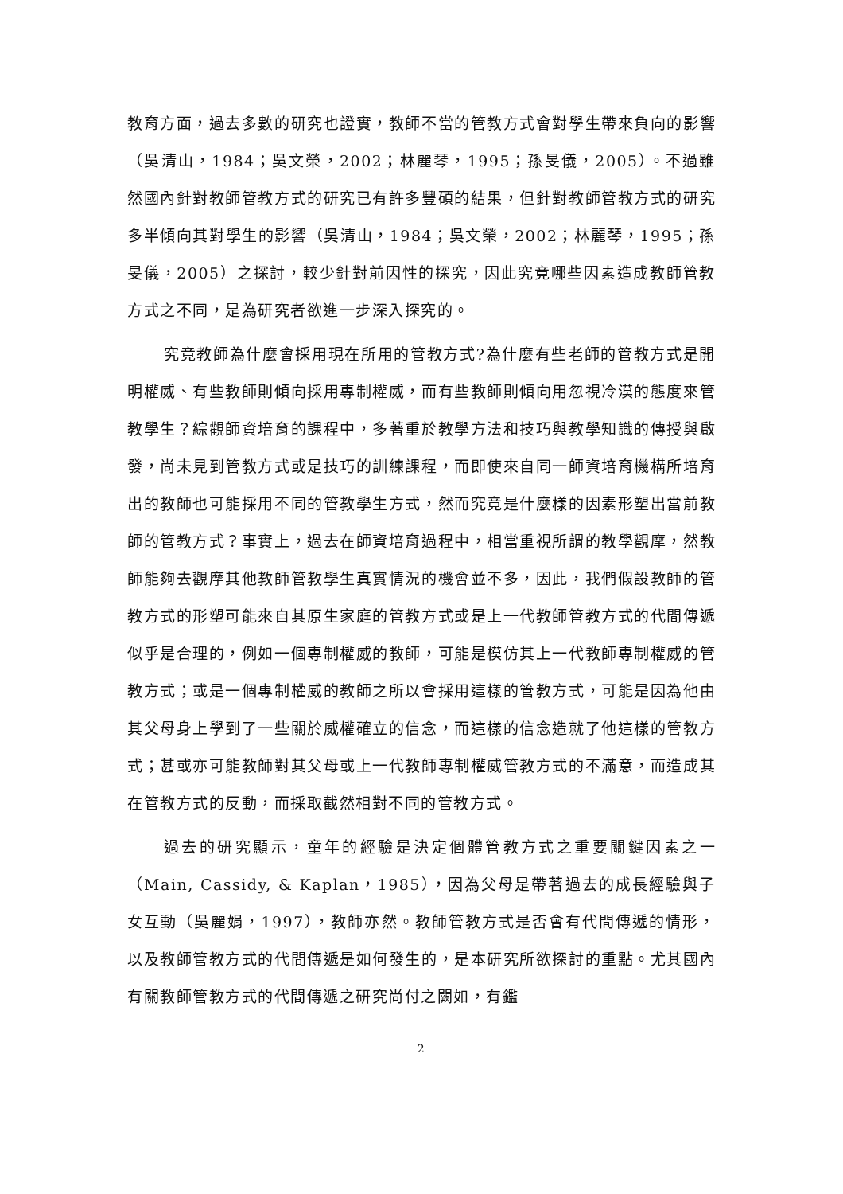教育方面，過去多數的研究也證實，教師不當的管教方式會對學生帶來負向的影響（吳清山，1984；吳文榮，2002；林麗琴，1995；孫旻儀，2005）。不過雖然國內針對教師管教方式的研究已有許多豐碩的結果，但針對教師管教方式的研究多半傾向其對學生的影響（吳清山，1984；吳文榮，2002；林麗琴，1995；孫旻儀，2005）之探討，較少針對前因性的探究，因此究竟哪些因素造成教師管教方式之不同，是為研究者欲進一步深入探究的。
究竟教師為什麼會採用現在所用的管教方式?為什麼有些老師的管教方式是開明權威、有些教師則傾向採用專制權威，而有些教師則傾向用忽視冷漠的態度來管教學生？綜觀師資培育的課程中，多著重於教學方法和技巧與教學知識的傳授與啟發，尚未見到管教方式或是技巧的訓練課程，而即使來自同一師資培育機構所培育出的教師也可能採用不同的管教學生方式，然而究竟是什麼樣的因素形塑出當前教師的管教方式？事實上，過去在師資培育過程中，相當重視所謂的教學觀摩，然教師能夠去觀摩其他教師管教學生真實情況的機會並不多，因此，我們假設教師的管教方式的形塑可能來自其原生家庭的管教方式或是上一代教師管教方式的代間傳遞似乎是合理的，例如一個專制權威的教師，可能是模仿其上一代教師專制權威的管教方式；或是一個專制權威的教師之所以會採用這樣的管教方式，可能是因為他由其父母身上學到了一些關於威權確立的信念，而這樣的信念造就了他這樣的管教方式；甚或亦可能教師對其父母或上一代教師專制權威管教方式的不滿意，而造成其在管教方式的反動，而採取截然相對不同的管教方式。
過去的研究顯示，童年的經驗是決定個體管教方式之重要關鍵因素之一（Main, Cassidy, & Kaplan，1985），因為父母是帶著過去的成長經驗與子女互動（吳麗娟，1997），教師亦然。教師管教方式是否會有代間傳遞的情形，以及教師管教方式的代間傳遞是如何發生的，是本研究所欲探討的重點。尤其國內有關教師管教方式的代間傳遞之研究尚付之闕如，有鑑
2